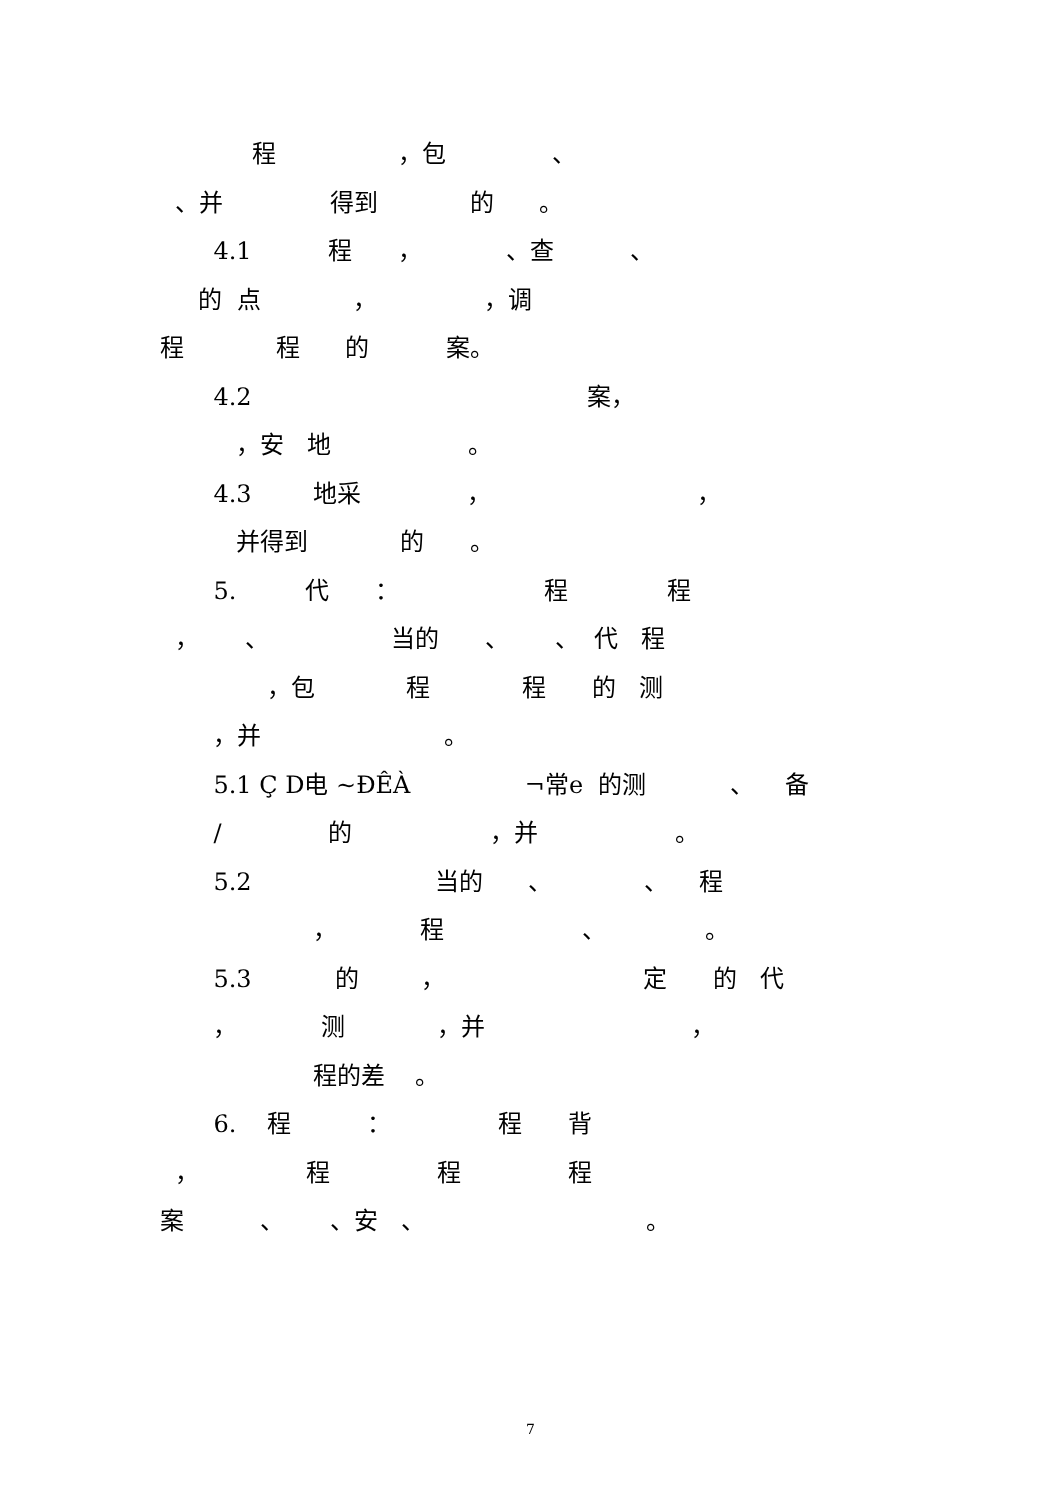程 ，包 、
、并 得到 的 。
4.1 程 ， 、查 、
的 点 ， ，调
程 程 的 案。
4.2 案，
，安 地 。
4.3 地采 ， ，
并得到 的 。
5. 代 ： 程 程
， 、 当的 、 、 代 程
，包 程 程 的 测
，并 。
5.1 Ç D电 ~ÐÊÀ ¬常e 的测 、 备
/ 的 ，并 。
5.2 当的 、 、 程
， 程 、 。
5.3 的 ， 定 的 代
， 测 ，并 ，
程的差 。
6. 程 ： 程 背
， 程 程 程
案 、 、安 、 。
7